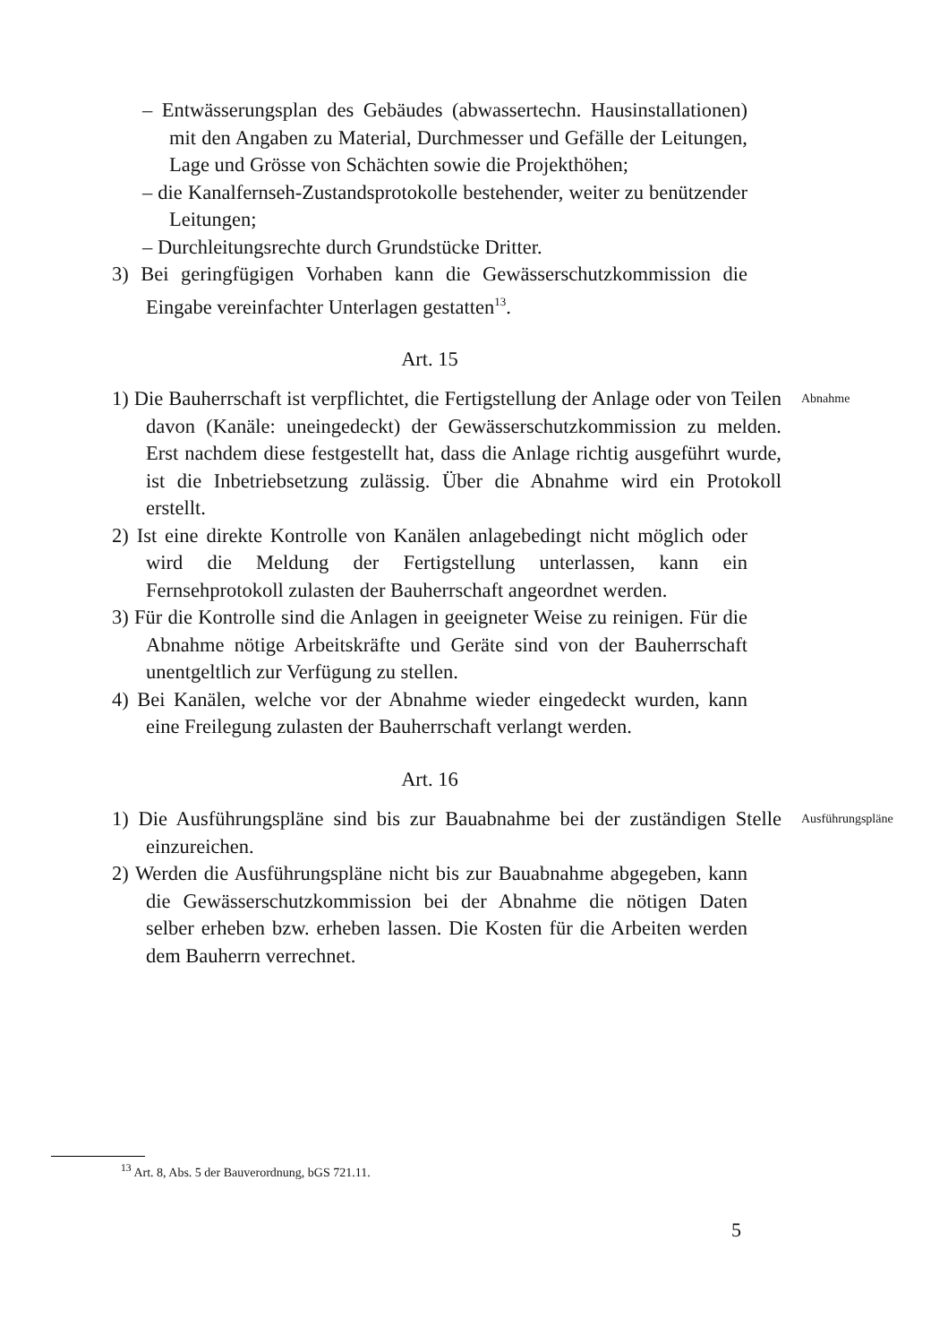– Entwässerungsplan des Gebäudes (abwassertechn. Hausinstallationen) mit den Angaben zu Material, Durchmesser und Gefälle der Leitungen, Lage und Grösse von Schächten sowie die Projekthöhen;
– die Kanalfernseh-Zustandsprotokolle bestehender, weiter zu benützender Leitungen;
– Durchleitungsrechte durch Grundstücke Dritter.
3) Bei geringfügigen Vorhaben kann die Gewässerschutzkommission die Eingabe vereinfachter Unterlagen gestatten<sup>13</sup>.
Art. 15
1) Die Bauherrschaft ist verpflichtet, die Fertigstellung der Anlage oder von Teilen davon (Kanäle: uneingedeckt) der Gewässerschutzkommission zu melden. Erst nachdem diese festgestellt hat, dass die Anlage richtig ausgeführt wurde, ist die Inbetriebsetzung zulässig. Über die Abnahme wird ein Protokoll erstellt.
Abnahme
2) Ist eine direkte Kontrolle von Kanälen anlagebedingt nicht möglich oder wird die Meldung der Fertigstellung unterlassen, kann ein Fernsehprotokoll zulasten der Bauherrschaft angeordnet werden.
3) Für die Kontrolle sind die Anlagen in geeigneter Weise zu reinigen. Für die Abnahme nötige Arbeitskräfte und Geräte sind von der Bauherrschaft unentgeltlich zur Verfügung zu stellen.
4) Bei Kanälen, welche vor der Abnahme wieder eingedeckt wurden, kann eine Freilegung zulasten der Bauherrschaft verlangt werden.
Art. 16
1) Die Ausführungspläne sind bis zur Bauabnahme bei der zuständigen Stelle einzureichen.
Ausführungspläne
2) Werden die Ausführungspläne nicht bis zur Bauabnahme abgegeben, kann die Gewässerschutzkommission bei der Abnahme die nötigen Daten selber erheben bzw. erheben lassen. Die Kosten für die Arbeiten werden dem Bauherrn verrechnet.
<sup>13</sup> Art. 8, Abs. 5 der Bauverordnung, bGS 721.11.
5